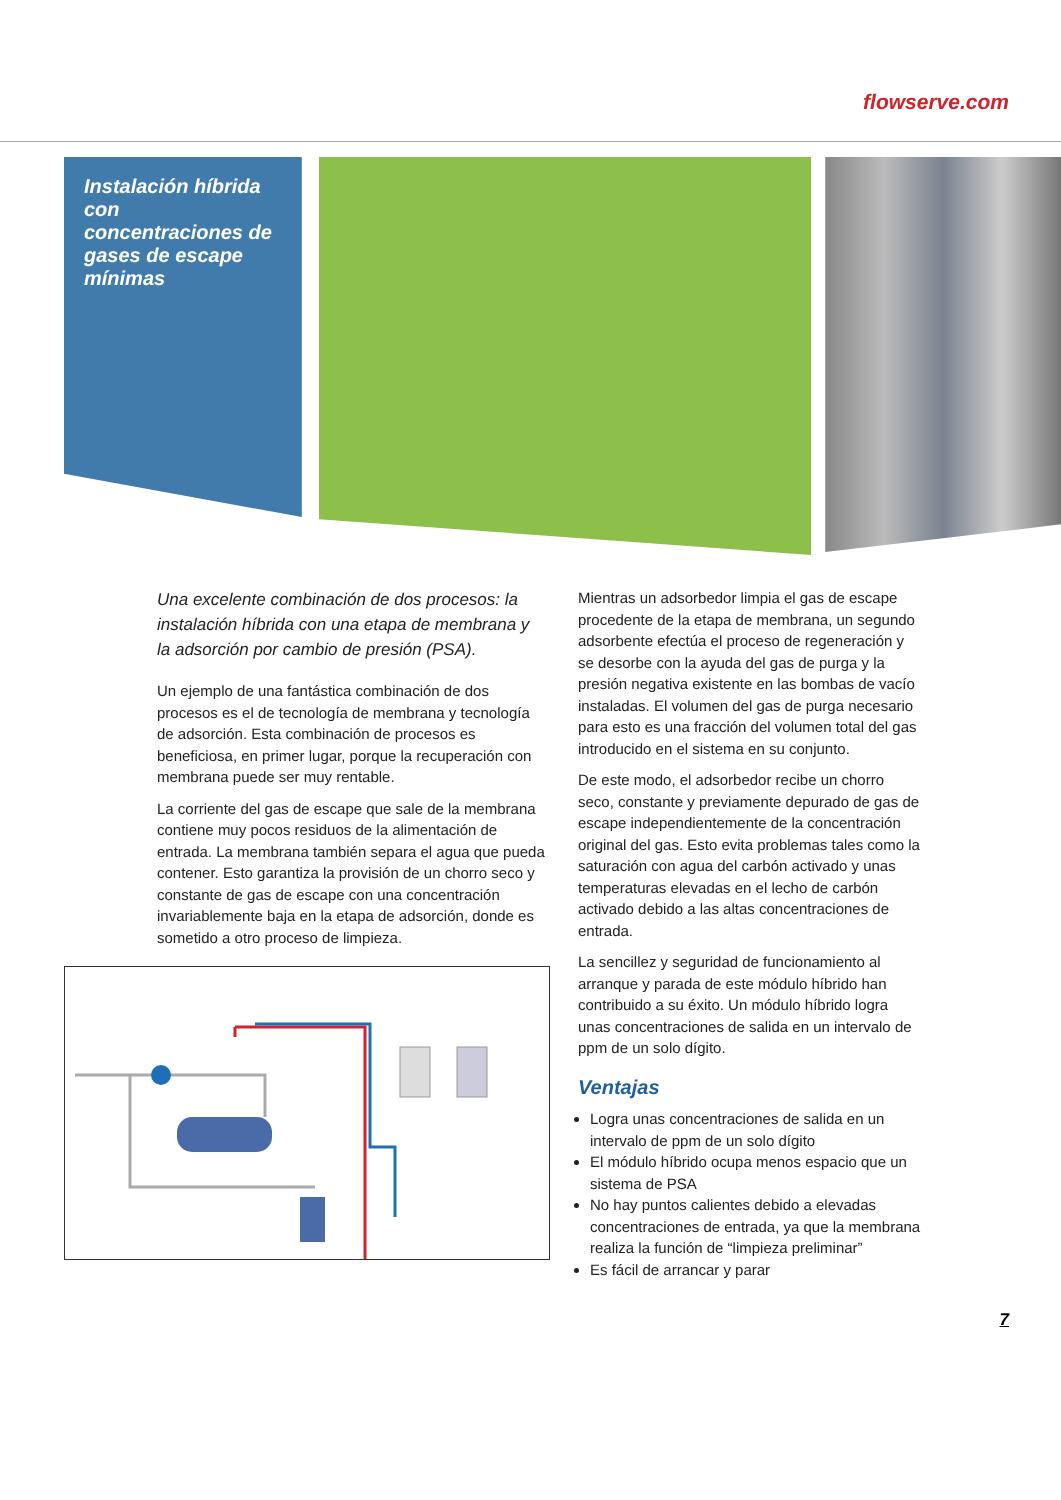flowserve.com
Instalación híbrida con concentraciones de gases de escape mínimas
Una excelente combinación de dos procesos: la instalación híbrida con una etapa de membrana y la adsorción por cambio de presión (PSA).
Un ejemplo de una fantástica combinación de dos procesos es el de tecnología de membrana y tecnología de adsorción. Esta combinación de procesos es beneficiosa, en primer lugar, porque la recuperación con membrana puede ser muy rentable.
La corriente del gas de escape que sale de la membrana contiene muy pocos residuos de la alimentación de entrada. La membrana también separa el agua que pueda contener. Esto garantiza la provisión de un chorro seco y constante de gas de escape con una concentración invariablemente baja en la etapa de adsorción, donde es sometido a otro proceso de limpieza.
Mientras un adsorbedor limpia el gas de escape procedente de la etapa de membrana, un segundo adsorbente efectúa el proceso de regeneración y se desorbe con la ayuda del gas de purga y la presión negativa existente en las bombas de vacío instaladas. El volumen del gas de purga necesario para esto es una fracción del volumen total del gas introducido en el sistema en su conjunto.
De este modo, el adsorbedor recibe un chorro seco, constante y previamente depurado de gas de escape independientemente de la concentración original del gas. Esto evita problemas tales como la saturación con agua del carbón activado y unas temperaturas elevadas en el lecho de carbón activado debido a las altas concentraciones de entrada.
La sencillez y seguridad de funcionamiento al arranque y parada de este módulo híbrido han contribuido a su éxito. Un módulo híbrido logra unas concentraciones de salida en un intervalo de ppm de un solo dígito.
Ventajas
Logra unas concentraciones de salida en un intervalo de ppm de un solo dígito
El módulo híbrido ocupa menos espacio que un sistema de PSA
No hay puntos calientes debido a elevadas concentraciones de entrada, ya que la membrana realiza la función de “limpieza preliminar”
Es fácil de arrancar y parar
7